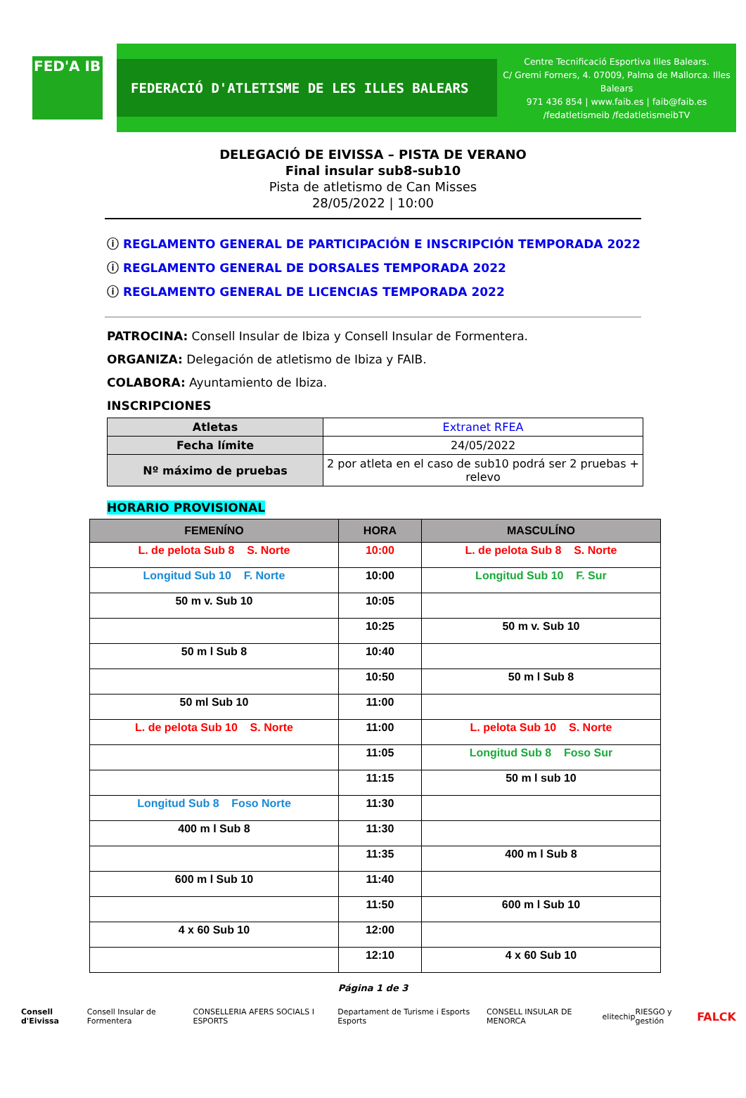FED'A IB
FEDERACIÓ D'ATLETISME DE LES ILLES BALEARS
Centre Tecnificació Esportiva Illes Balears.
C/ Gremi Forners, 4. 07009, Palma de Mallorca. Illes Balears
971 436 854 | www.faib.es | faib@faib.es
/fedatletismeib /fedatletismeibTV
DELEGACIÓ DE EIVISSA – PISTA DE VERANO
Final insular sub8-sub10
Pista de atletismo de Can Misses
28/05/2022 | 10:00
ⓘ REGLAMENTO GENERAL DE PARTICIPACIÓN E INSCRIPCIÓN TEMPORADA 2022
ⓘ REGLAMENTO GENERAL DE DORSALES TEMPORADA 2022
ⓘ REGLAMENTO GENERAL DE LICENCIAS TEMPORADA 2022
PATROCINA: Consell Insular de Ibiza y Consell Insular de Formentera.
ORGANIZA: Delegación de atletismo de Ibiza y FAIB.
COLABORA: Ayuntamiento de Ibiza.
INSCRIPCIONES
| Atletas | Extranet RFEA |
| Fecha límite | 24/05/2022 |
| Nº máximo de pruebas | 2 por atleta en el caso de sub10 podrá ser 2 pruebas + relevo |
HORARIO PROVISIONAL
| FEMENÍNO | HORA | MASCULÍNO |
| --- | --- | --- |
| L. de pelota Sub 8 S. Norte | 10:00 | L. de pelota Sub 8 S. Norte |
| Longitud Sub 10 F. Norte | 10:00 | Longitud Sub 10 F. Sur |
| 50 m v. Sub 10 | 10:05 | |
| | 10:25 | 50 m v. Sub 10 |
| 50 m l Sub 8 | 10:40 | |
| | 10:50 | 50 m l Sub 8 |
| 50 ml Sub 10 | 11:00 | |
| L. de pelota Sub 10 S. Norte | 11:00 | L. pelota Sub 10 S. Norte |
| | 11:05 | Longitud Sub 8 Foso Sur |
| | 11:15 | 50 m l sub 10 |
| Longitud Sub 8 Foso Norte | 11:30 | |
| 400 m l Sub 8 | 11:30 | |
| | 11:35 | 400 m l Sub 8 |
| 600 m l Sub 10 | 11:40 | |
| | 11:50 | 600 m l Sub 10 |
| 4 x 60 Sub 10 | 12:00 | |
| | 12:10 | 4 x 60 Sub 10 |
Página 1 de 3
Consell d'Eivissa Consell Insular de Formentera CONSELLERIA AFERS SOCIALS I ESPORTS Departament de Turisme i Esports Esports CONSELL INSULAR DE MENORCA elitechip RIESGO y gestión FALCK